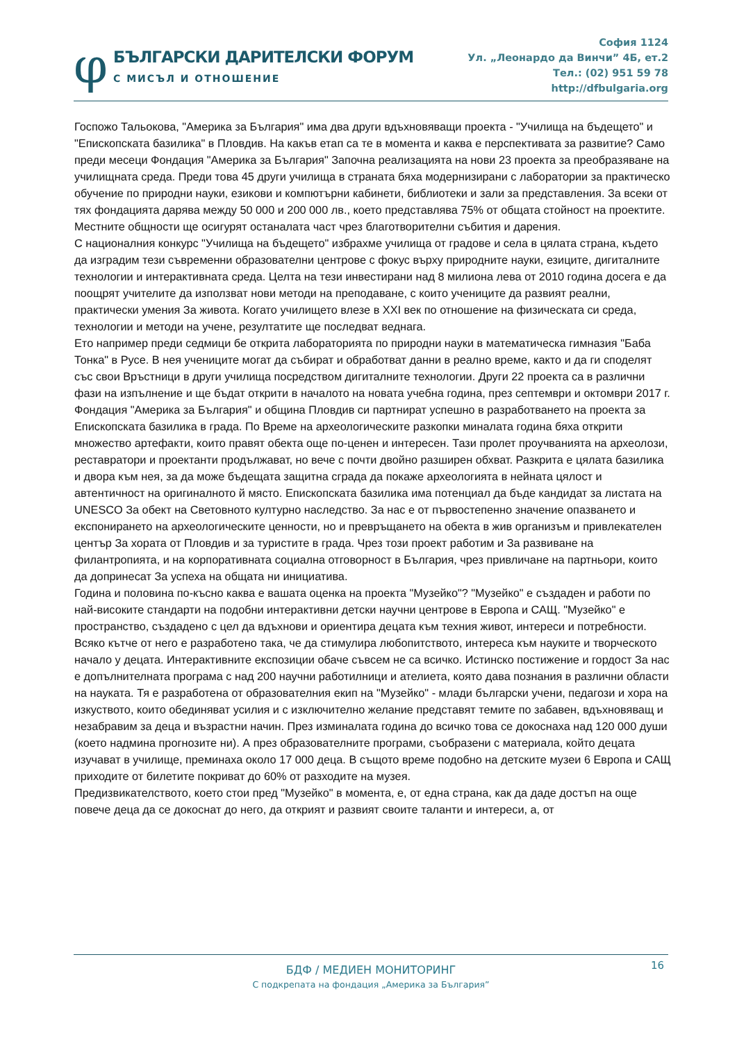φ
БЪЛГАРСКИ ДАРИТЕЛСКИ ФОРУМ
С МИСЪЛ И ОТНОШЕНИЕ
София 1124
Ул. „Леонардо да Винчи” 4Б, ет.2
Тел.: (02) 951 59 78
http://dfbulgaria.org
Госпожо Тальокова, "Америка за България" има два други вдъхновяващи проекта - "Училища на бъдещето" и "Епископската базилика" в Пловдив. На какъв етап са те в момента и каква е перспективата за развитие? Само преди месеци Фондация "Америка за България" Започна реализацията на нови 23 проекта за преобразяване на училищната среда. Преди това 45 други училища в страната бяха модернизирани с лаборатории за практическо обучение по природни науки, езикови и компютърни кабинети, библиотеки и зали за представления. За всеки от тях фондацията дарява между 50 000 и 200 000 лв., което представлява 75% от общата стойност на проектите. Местните общности ще осигурят останалата част чрез благотворителни събития и дарения.
С националния конкурс "Училища на бъдещето" избрахме училища от градове и села в цялата страна, където да изградим тези съвременни образователни центрове с фокус върху природните науки, езиците, дигиталните технологии и интерактивната среда. Целта на тези инвестирани над 8 милиона лева от 2010 година досега е да поощрят учителите да използват нови методи на преподаване, с които учениците да развият реални, практически умения За живота. Когато училището влезе в XXI век по отношение на физическата си среда, технологии и методи на учене, резултатите ще последват веднага.
Ето например преди седмици бе открита лабораторията по природни науки в математическа гимназия "Баба Тонка" в Русе. В нея учениците могат да събират и обработват данни в реално време, както и да ги споделят със свои Връстници в други училища посредством дигиталните технологии. Други 22 проекта са в различни фази на изпълнение и ще бъдат открити в началото на новата учебна година, през септември и октомври 2017 г.
Фондация "Америка за България" и община Пловдив си партнират успешно в разработването на проекта за Епископската базилика в града. По Време на археологическите разкопки миналата година бяха открити множество артефакти, които правят обекта още по-ценен и интересен. Тази пролет проучванията на археолози, реставратори и проектанти продължават, но вече с почти двойно разширен обхват. Разкрита е цялата базилика и двора към нея, за да може бъдещата защитна сграда да покаже археологията в нейната цялост и автентичност на оригиналното й място. Епископската базилика има потенциал да бъде кандидат за листата на UNESCO За обект на Световното културно наследство. За нас е от първостепенно значение опазването и експонирането на археологическите ценности, но и превръщането на обекта в жив организъм и привлекателен център За хората от Пловдив и за туристите в града. Чрез този проект работим и За развиване на филантропията, и на корпоративната социална отговорност в България, чрез привличане на партньори, които да допринесат За успеха на общата ни инициатива.
Година и половина по-късно каква е вашата оценка на проекта "Музейко"? "Музейко" е създаден и работи по най-високите стандарти на подобни интерактивни детски научни центрове в Европа и САЩ. "Музейко" е пространство, създадено с цел да вдъхнови и ориентира децата към техния живот, интереси и потребности. Всяко кътче от него е разработено така, че да стимулира любопитството, интереса към науките и творческото начало у децата. Интерактивните експозиции обаче съвсем не са всичко. Истинско постижение и гордост За нас е допълнителната програма с над 200 научни работилници и ателиета, която дава познания в различни области на науката. Тя е разработена от образователния екип на "Музейко" - млади български учени, педагози и хора на изкуството, които обединяват усилия и с изключително желание представят темите по забавен, вдъхновяващ и незабравим за деца и възрастни начин. През изминалата година до всичко това се докоснаха над 120 000 души (което надмина прогнозите ни). А през образователните програми, съобразени с материала, който децата изучават в училище, преминаха около 17 000 деца. В същото време подобно на детските музеи 6 Европа и САЩ приходите от билетите покриват до 60% от разходите на музея.
Предизвикателството, което стои пред "Музейко" в момента, е, от една страна, как да даде достъп на още повече деца да се докоснат до него, да открият и развият своите таланти и интереси, а, от
16
БДФ / МЕДИЕН МОНИТОРИНГ
С подкрепата на фондация „Америка за България”